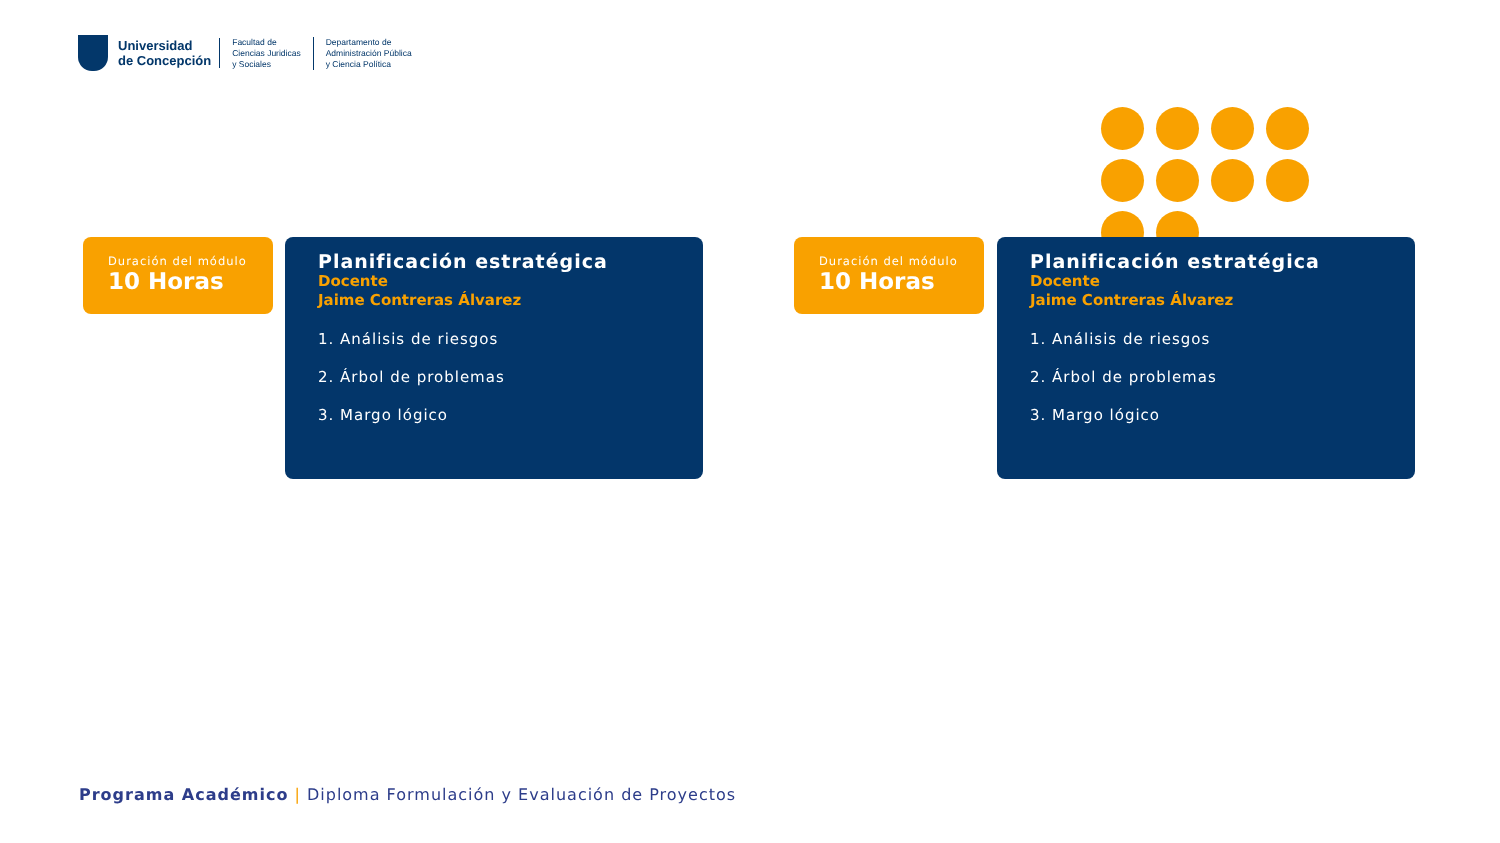Universidad
de Concepción
Facultad de
Ciencias Juridicas
y Sociales
Departamento de
Administración Pública
y Ciencia Política
Duración del módulo
10 Horas
Planificación estratégica
Docente
Jaime Contreras Álvarez
1. Análisis de riesgos
2. Árbol de problemas
3. Margo lógico
Duración del módulo
10 Horas
Planificación estratégica
Docente
Jaime Contreras Álvarez
1. Análisis de riesgos
2. Árbol de problemas
3. Margo lógico
Programa Académico | Diploma Formulación y Evaluación de Proyectos